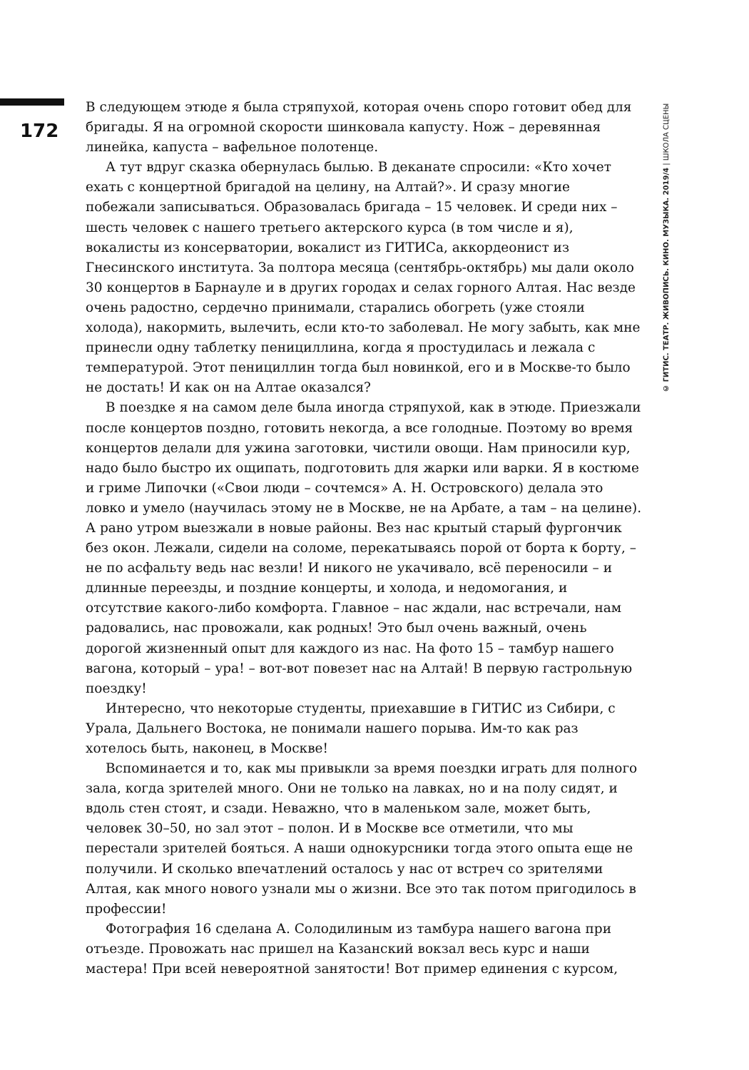172
В следующем этюде я была стряпухой, которая очень споро готовит обед для бригады. Я на огромной скорости шинковала капусту. Нож – деревянная линейка, капуста – вафельное полотенце.
А тут вдруг сказка обернулась былью. В деканате спросили: «Кто хочет ехать с концертной бригадой на целину, на Алтай?». И сразу многие побежали записываться. Образовалась бригада – 15 человек. И среди них – шесть человек с нашего третьего актерского курса (в том числе и я), вокалисты из консерватории, вокалист из ГИТИСа, аккордеонист из Гнесинского института. За полтора месяца (сентябрь-октябрь) мы дали около 30 концертов в Барнауле и в других городах и селах горного Алтая. Нас везде очень радостно, сердечно принимали, старались обогреть (уже стояли холода), накормить, вылечить, если кто-то заболевал. Не могу забыть, как мне принесли одну таблетку пенициллина, когда я простудилась и лежала с температурой. Этот пенициллин тогда был новинкой, его и в Москве-то было не достать! И как он на Алтае оказался?
В поездке я на самом деле была иногда стряпухой, как в этюде. Приезжали после концертов поздно, готовить некогда, а все голодные. Поэтому во время концертов делали для ужина заготовки, чистили овощи. Нам приносили кур, надо было быстро их ощипать, подготовить для жарки или варки. Я в костюме и гриме Липочки («Свои люди – сочтемся» А. Н. Островского) делала это ловко и умело (научилась этому не в Москве, не на Арбате, а там – на целине). А рано утром выезжали в новые районы. Вез нас крытый старый фургончик без окон. Лежали, сидели на соломе, перекатываясь порой от борта к борту, – не по асфальту ведь нас везли! И никого не укачивало, всё переносили – и длинные переезды, и поздние концерты, и холода, и недомогания, и отсутствие какого-либо комфорта. Главное – нас ждали, нас встречали, нам радовались, нас провожали, как родных! Это был очень важный, очень дорогой жизненный опыт для каждого из нас. На фото 15 – тамбур нашего вагона, который – ура! – вот-вот повезет нас на Алтай! В первую гастрольную поездку!
Интересно, что некоторые студенты, приехавшие в ГИТИС из Сибири, с Урала, Дальнего Востока, не понимали нашего порыва. Им-то как раз хотелось быть, наконец, в Москве!
Вспоминается и то, как мы привыкли за время поездки играть для полного зала, когда зрителей много. Они не только на лавках, но и на полу сидят, и вдоль стен стоят, и сзади. Неважно, что в маленьком зале, может быть, человек 30–50, но зал этот – полон. И в Москве все отметили, что мы перестали зрителей бояться. А наши однокурсники тогда этого опыта еще не получили. И сколько впечатлений осталось у нас от встреч со зрителями Алтая, как много нового узнали мы о жизни. Все это так потом пригодилось в профессии!
Фотография 16 сделана А. Солодилиным из тамбура нашего вагона при отъезде. Провожать нас пришел на Казанский вокзал весь курс и наши мастера! При всей невероятной занятости! Вот пример единения с курсом,
© ГИТИС. ТЕАТР. ЖИВОПИСЬ. КИНО. МУЗЫКА. 2019/4 | ШКОЛА СЦЕНЫ